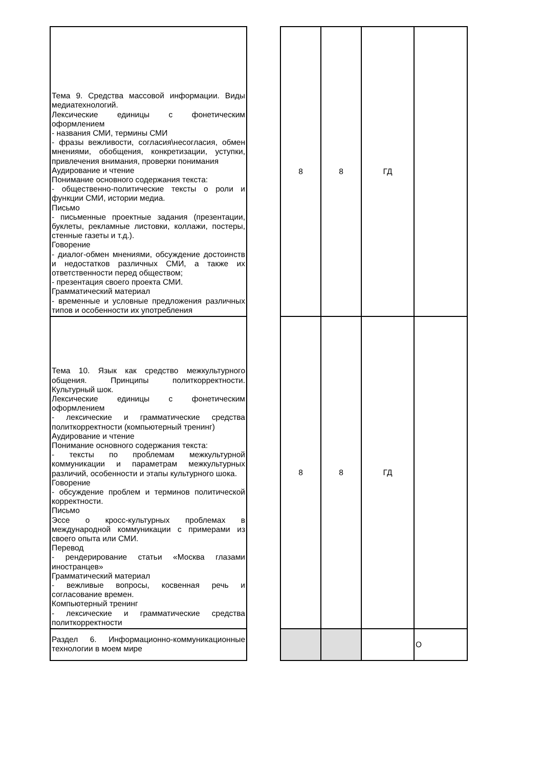| Тема 9. Средства массовой информации. Виды медиатехнологий. Лексические единицы с фонетическим оформлением - названия СМИ, термины СМИ - фразы вежливости, согласия\несогласия, обмен мнениями, обобщения, конкретизации, уступки, привлечения внимания, проверки понимания Аудирование и чтение Понимание основного содержания текста: - общественно-политические тексты о роли и функции СМИ, истории медиа. Письмо - письменные проектные задания (презентации, буклеты, рекламные листовки, коллажи, постеры, стенные газеты и т.д.). Говорение - диалог-обмен мнениями, обсуждение достоинств и недостатков различных СМИ, а также их ответственности перед обществом; - презентация своего проекта СМИ. Грамматический материал - временные и условные предложения различных типов и особенности их употребления | | 8 | 8 | ГД | |
| Тема 10. Язык как средство межкультурного общения. Принципы политкорректности. Культурный шок. Лексические единицы с фонетическим оформлением - лексические и грамматические средства политкорректности (компьютерный тренинг) Аудирование и чтение Понимание основного содержания текста: - тексты по проблемам межкультурной коммуникации и параметрам межкультурных различий, особенности и этапы культурного шока. Говорение - обсуждение проблем и терминов политической корректности. Письмо Эссе о кросс-культурных проблемах в международной коммуникации с примерами из своего опыта или СМИ. Перевод - рендерирование статьи «Москва глазами иностранцев» Грамматический материал - вежливые вопросы, косвенная речь и согласование времен. Компьютерный тренинг - лексические и грамматические средства политкорректности | | 8 | 8 | ГД | |
| Раздел 6. Информационно-коммуникационные технологии в моем мире | | | | | О |